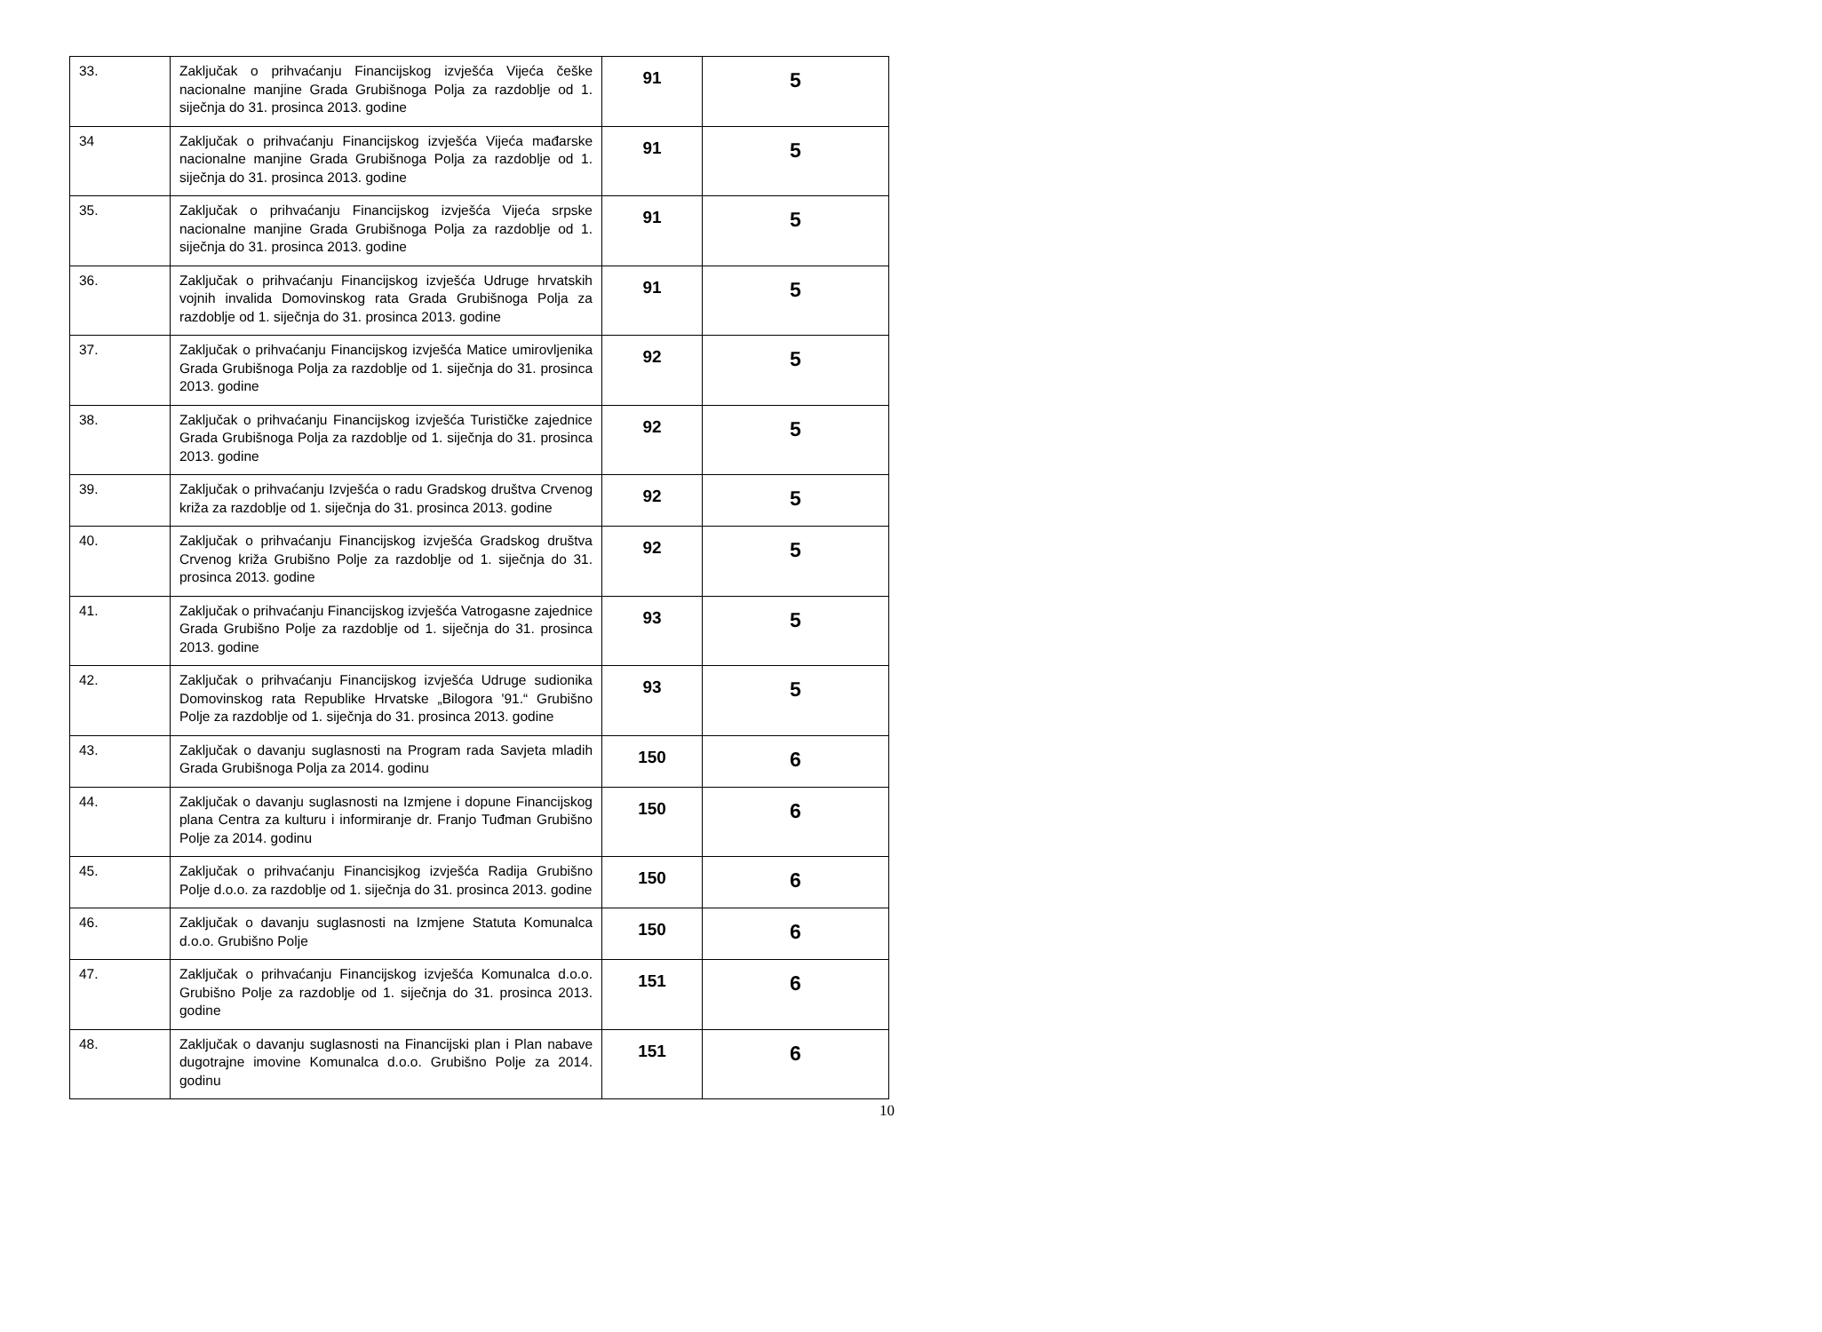| 33. | Zaključak o prihvaćanju Financijskog izvješća Vijeća češke nacionalne manjine Grada Grubišnoga Polja za razdoblje od 1. siječnja do 31. prosinca 2013. godine | 91 | 5 |
| 34 | Zaključak o prihvaćanju Financijskog izvješća Vijeća mađarske nacionalne manjine Grada Grubišnoga Polja za razdoblje od 1. siječnja do 31. prosinca 2013. godine | 91 | 5 |
| 35. | Zaključak o prihvaćanju Financijskog izvješća Vijeća srpske nacionalne manjine Grada Grubišnoga Polja za razdoblje od 1. siječnja do 31. prosinca 2013. godine | 91 | 5 |
| 36. | Zaključak o prihvaćanju Financijskog izvješća Udruge hrvatskih vojnih invalida Domovinskog rata Grada Grubišnoga Polja za razdoblje od 1. siječnja do 31. prosinca 2013. godine | 91 | 5 |
| 37. | Zaključak o prihvaćanju Financijskog izvješća Matice umirovljenika Grada Grubišnoga Polja za razdoblje od 1. siječnja do 31. prosinca 2013. godine | 92 | 5 |
| 38. | Zaključak o prihvaćanju Financijskog izvješća Turističke zajednice Grada Grubišnoga Polja za razdoblje od 1. siječnja do 31. prosinca 2013. godine | 92 | 5 |
| 39. | Zaključak o prihvaćanju Izvješća o radu Gradskog društva Crvenog križa za razdoblje od 1. siječnja do 31. prosinca 2013. godine | 92 | 5 |
| 40. | Zaključak o prihvaćanju Financijskog izvješća Gradskog društva Crvenog križa Grubišno Polje za razdoblje od 1. siječnja do 31. prosinca 2013. godine | 92 | 5 |
| 41. | Zaključak o prihvaćanju Financijskog izvješća Vatrogasne zajednice Grada Grubišno Polje za razdoblje od 1. siječnja do 31. prosinca 2013. godine | 93 | 5 |
| 42. | Zaključak o prihvaćanju Financijskog izvješća Udruge sudionika Domovinskog rata Republike Hrvatske „Bilogora '91.“ Grubišno Polje za razdoblje od 1. siječnja do 31. prosinca 2013. godine | 93 | 5 |
| 43. | Zaključak o davanju suglasnosti na Program rada Savjeta mladih Grada Grubišnoga Polja za 2014. godinu | 150 | 6 |
| 44. | Zaključak o davanju suglasnosti na Izmjene i dopune Financijskog plana Centra za kulturu i informiranje dr. Franjo Tuđman Grubišno Polje za 2014. godinu | 150 | 6 |
| 45. | Zaključak o prihvaćanju Financisjkog izvješća Radija Grubišno Polje d.o.o. za razdoblje od 1. siječnja do 31. prosinca 2013. godine | 150 | 6 |
| 46. | Zaključak o davanju suglasnosti na Izmjene Statuta Komunalca d.o.o. Grubišno Polje | 150 | 6 |
| 47. | Zaključak o prihvaćanju Financijskog izvješća Komunalca d.o.o. Grubišno Polje za razdoblje od 1. siječnja do 31. prosinca 2013. godine | 151 | 6 |
| 48. | Zaključak o davanju suglasnosti na Financijski plan i Plan nabave dugotrajne imovine Komunalca d.o.o. Grubišno Polje za 2014. godinu | 151 | 6 |
10